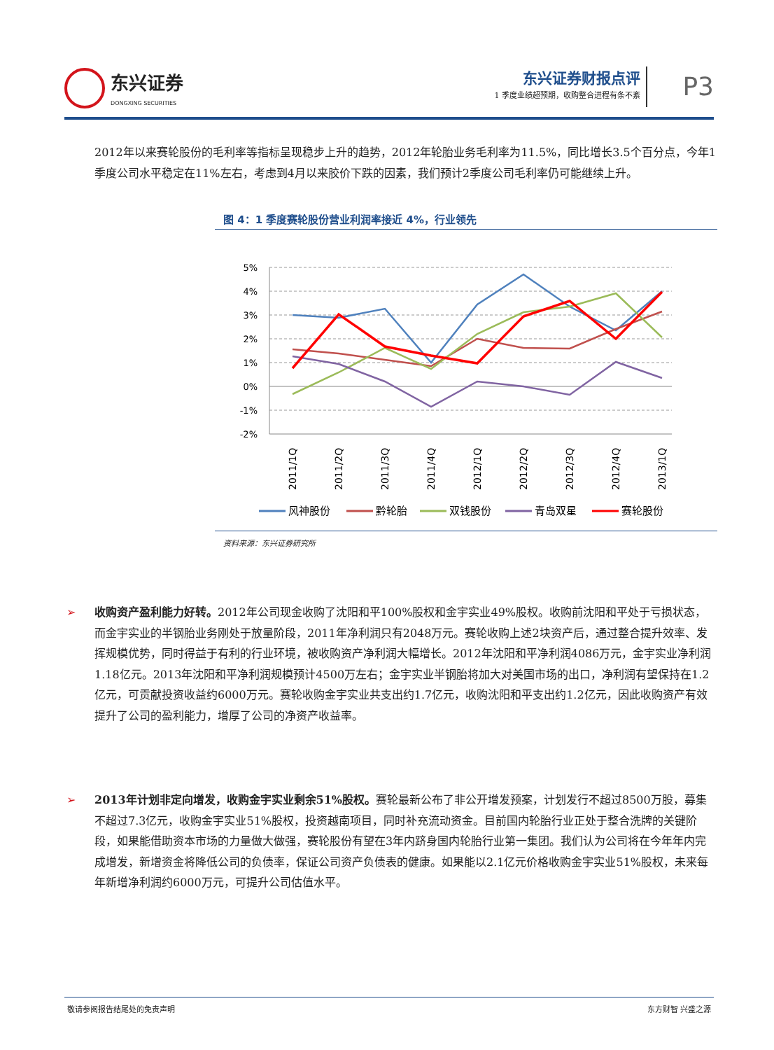东兴证券
DONGXING SECURITIES
东兴证券财报点评
1 季度业绩超预期，收购整合进程有条不紊
P3
2012年以来赛轮股份的毛利率等指标呈现稳步上升的趋势，2012年轮胎业务毛利率为11.5%，同比增长3.5个百分点，今年1季度公司水平稳定在11%左右，考虑到4月以来胶价下跌的因素，我们预计2季度公司毛利率仍可能继续上升。
图 4：1 季度赛轮股份营业利润率接近 4%，行业领先
5%
4%
3%
2%
1%
0%
-1%
-2%
2011/1Q
2011/2Q
2011/3Q
2011/4Q
2012/1Q
2012/2Q
2012/3Q
2012/4Q
2013/1Q
风神股份
黔轮胎
双钱股份
青岛双星
赛轮股份
资料来源：东兴证券研究所
➢ 收购资产盈利能力好转。2012年公司现金收购了沈阳和平100%股权和金宇实业49%股权。收购前沈阳和平处于亏损状态，而金宇实业的半钢胎业务刚处于放量阶段，2011年净利润只有2048万元。赛轮收购上述2块资产后，通过整合提升效率、发挥规模优势，同时得益于有利的行业环境，被收购资产净利润大幅增长。2012年沈阳和平净利润4086万元，金宇实业净利润1.18亿元。2013年沈阳和平净利润规模预计4500万左右；金宇实业半钢胎将加大对美国市场的出口，净利润有望保持在1.2亿元，可贡献投资收益约6000万元。赛轮收购金宇实业共支出约1.7亿元，收购沈阳和平支出约1.2亿元，因此收购资产有效提升了公司的盈利能力，增厚了公司的净资产收益率。
➢ 2013年计划非定向增发，收购金宇实业剩余51%股权。赛轮最新公布了非公开增发预案，计划发行不超过8500万股，募集不超过7.3亿元，收购金宇实业51%股权，投资越南项目，同时补充流动资金。目前国内轮胎行业正处于整合洗牌的关键阶段，如果能借助资本市场的力量做大做强，赛轮股份有望在3年内跻身国内轮胎行业第一集团。我们认为公司将在今年年内完成增发，新增资金将降低公司的负债率，保证公司资产负债表的健康。如果能以2.1亿元价格收购金宇实业51%股权，未来每年新增净利润约6000万元，可提升公司估值水平。
敬请参阅报告结尾处的免责声明 东方财智 兴盛之源